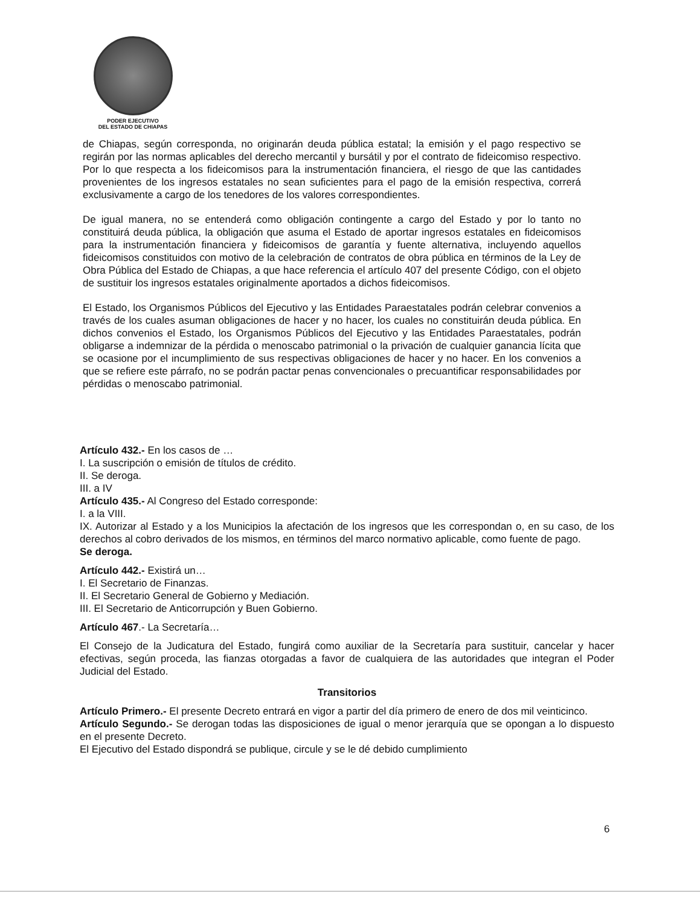PODER EJECUTIVO
DEL ESTADO DE CHIAPAS
de Chiapas, según corresponda, no originarán deuda pública estatal; la emisión y el pago respectivo se regirán por las normas aplicables del derecho mercantil y bursátil y por el contrato de fideicomiso respectivo. Por lo que respecta a los fideicomisos para la instrumentación financiera, el riesgo de que las cantidades provenientes de los ingresos estatales no sean suficientes para el pago de la emisión respectiva, correrá exclusivamente a cargo de los tenedores de los valores correspondientes.
De igual manera, no se entenderá como obligación contingente a cargo del Estado y por lo tanto no constituirá deuda pública, la obligación que asuma el Estado de aportar ingresos estatales en fideicomisos para la instrumentación financiera y fideicomisos de garantía y fuente alternativa, incluyendo aquellos fideicomisos constituidos con motivo de la celebración de contratos de obra pública en términos de la Ley de Obra Pública del Estado de Chiapas, a que hace referencia el artículo 407 del presente Código, con el objeto de sustituir los ingresos estatales originalmente aportados a dichos fideicomisos.
El Estado, los Organismos Públicos del Ejecutivo y las Entidades Paraestatales podrán celebrar convenios a través de los cuales asuman obligaciones de hacer y no hacer, los cuales no constituirán deuda pública. En dichos convenios el Estado, los Organismos Públicos del Ejecutivo y las Entidades Paraestatales, podrán obligarse a indemnizar de la pérdida o menoscabo patrimonial o la privación de cualquier ganancia lícita que se ocasione por el incumplimiento de sus respectivas obligaciones de hacer y no hacer. En los convenios a que se refiere este párrafo, no se podrán pactar penas convencionales o precuantificar responsabilidades por pérdidas o menoscabo patrimonial.
Artículo 432.- En los casos de …
I. La suscripción o emisión de títulos de crédito.
II. Se deroga.
III. a IV
Artículo 435.- Al Congreso del Estado corresponde:
I. a la VIII.
IX. Autorizar al Estado y a los Municipios la afectación de los ingresos que les correspondan o, en su caso, de los derechos al cobro derivados de los mismos, en términos del marco normativo aplicable, como fuente de pago.
Se deroga.
Artículo 442.- Existirá un…
I. El Secretario de Finanzas.
II. El Secretario General de Gobierno y Mediación.
III. El Secretario de Anticorrupción y Buen Gobierno.
Artículo 467.- La Secretaría…
El Consejo de la Judicatura del Estado, fungirá como auxiliar de la Secretaría para sustituir, cancelar y hacer efectivas, según proceda, las fianzas otorgadas a favor de cualquiera de las autoridades que integran el Poder Judicial del Estado.
Transitorios
Artículo Primero.- El presente Decreto entrará en vigor a partir del día primero de enero de dos mil veinticinco.
Artículo Segundo.- Se derogan todas las disposiciones de igual o menor jerarquía que se opongan a lo dispuesto en el presente Decreto.
El Ejecutivo del Estado dispondrá se publique, circule y se le dé debido cumplimiento
6